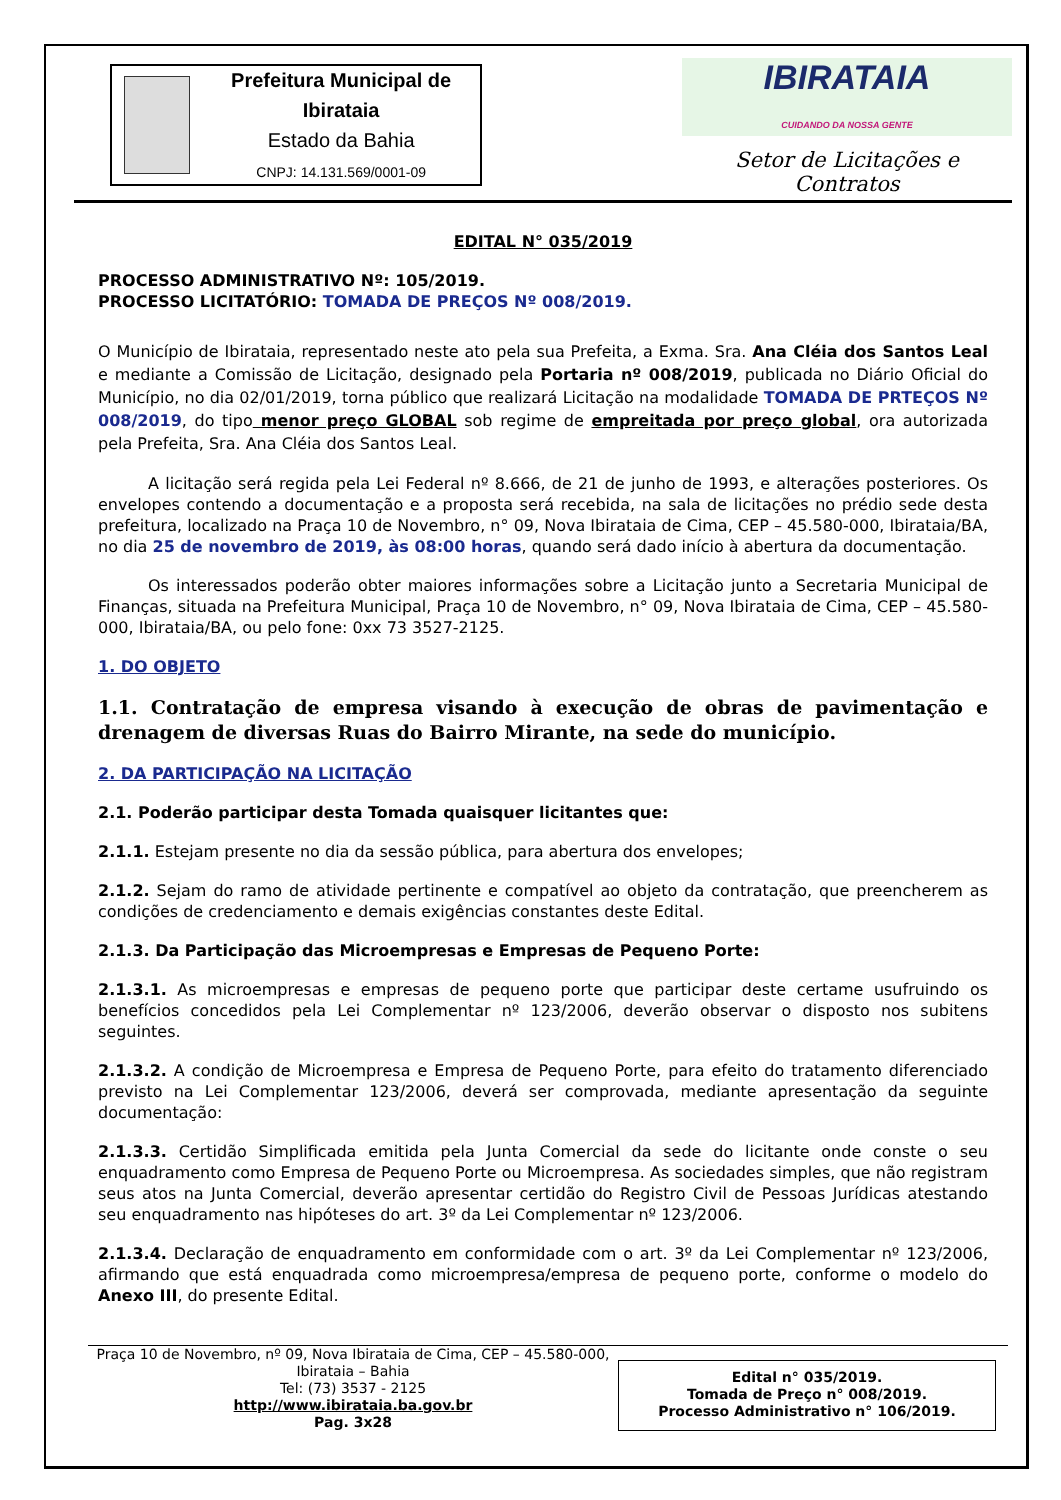Prefeitura Municipal de Ibirataia
Estado da Bahia
CNPJ: 14.131.569/0001-09
IBIRATAIA
CUIDANDO DA NOSSA GENTE
Setor de Licitações e Contratos
EDITAL N° 035/2019
PROCESSO ADMINISTRATIVO Nº: 105/2019.
PROCESSO LICITATÓRIO: TOMADA DE PREÇOS Nº 008/2019.
O Município de Ibirataia, representado neste ato pela sua Prefeita, a Exma. Sra. Ana Cléia dos Santos Leal e mediante a Comissão de Licitação, designado pela Portaria nº 008/2019, publicada no Diário Oficial do Município, no dia 02/01/2019, torna público que realizará Licitação na modalidade TOMADA DE PRTEÇOS Nº 008/2019, do tipo menor preço GLOBAL sob regime de empreitada por preço global, ora autorizada pela Prefeita, Sra. Ana Cléia dos Santos Leal.
A licitação será regida pela Lei Federal nº 8.666, de 21 de junho de 1993, e alterações posteriores. Os envelopes contendo a documentação e a proposta será recebida, na sala de licitações no prédio sede desta prefeitura, localizado na Praça 10 de Novembro, n° 09, Nova Ibirataia de Cima, CEP – 45.580-000, Ibirataia/BA, no dia 25 de novembro de 2019, às 08:00 horas, quando será dado início à abertura da documentação.
Os interessados poderão obter maiores informações sobre a Licitação junto a Secretaria Municipal de Finanças, situada na Prefeitura Municipal, Praça 10 de Novembro, n° 09, Nova Ibirataia de Cima, CEP – 45.580-000, Ibirataia/BA, ou pelo fone: 0xx 73 3527-2125.
1. DO OBJETO
1.1. Contratação de empresa visando à execução de obras de pavimentação e drenagem de diversas Ruas do Bairro Mirante, na sede do município.
2. DA PARTICIPAÇÃO NA LICITAÇÃO
2.1. Poderão participar desta Tomada quaisquer licitantes que:
2.1.1. Estejam presente no dia da sessão pública, para abertura dos envelopes;
2.1.2. Sejam do ramo de atividade pertinente e compatível ao objeto da contratação, que preencherem as condições de credenciamento e demais exigências constantes deste Edital.
2.1.3. Da Participação das Microempresas e Empresas de Pequeno Porte:
2.1.3.1. As microempresas e empresas de pequeno porte que participar deste certame usufruindo os benefícios concedidos pela Lei Complementar nº 123/2006, deverão observar o disposto nos subitens seguintes.
2.1.3.2. A condição de Microempresa e Empresa de Pequeno Porte, para efeito do tratamento diferenciado previsto na Lei Complementar 123/2006, deverá ser comprovada, mediante apresentação da seguinte documentação:
2.1.3.3. Certidão Simplificada emitida pela Junta Comercial da sede do licitante onde conste o seu enquadramento como Empresa de Pequeno Porte ou Microempresa. As sociedades simples, que não registram seus atos na Junta Comercial, deverão apresentar certidão do Registro Civil de Pessoas Jurídicas atestando seu enquadramento nas hipóteses do art. 3º da Lei Complementar nº 123/2006.
2.1.3.4. Declaração de enquadramento em conformidade com o art. 3º da Lei Complementar nº 123/2006, afirmando que está enquadrada como microempresa/empresa de pequeno porte, conforme o modelo do Anexo III, do presente Edital.
Praça 10 de Novembro, nº 09, Nova Ibirataia de Cima, CEP – 45.580-000,
Ibirataia – Bahia
Tel: (73) 3537 - 2125
http://www.ibirataia.ba.gov.br
Pag. 3x28
Edital n° 035/2019.
Tomada de Preço n° 008/2019.
Processo Administrativo n° 106/2019.